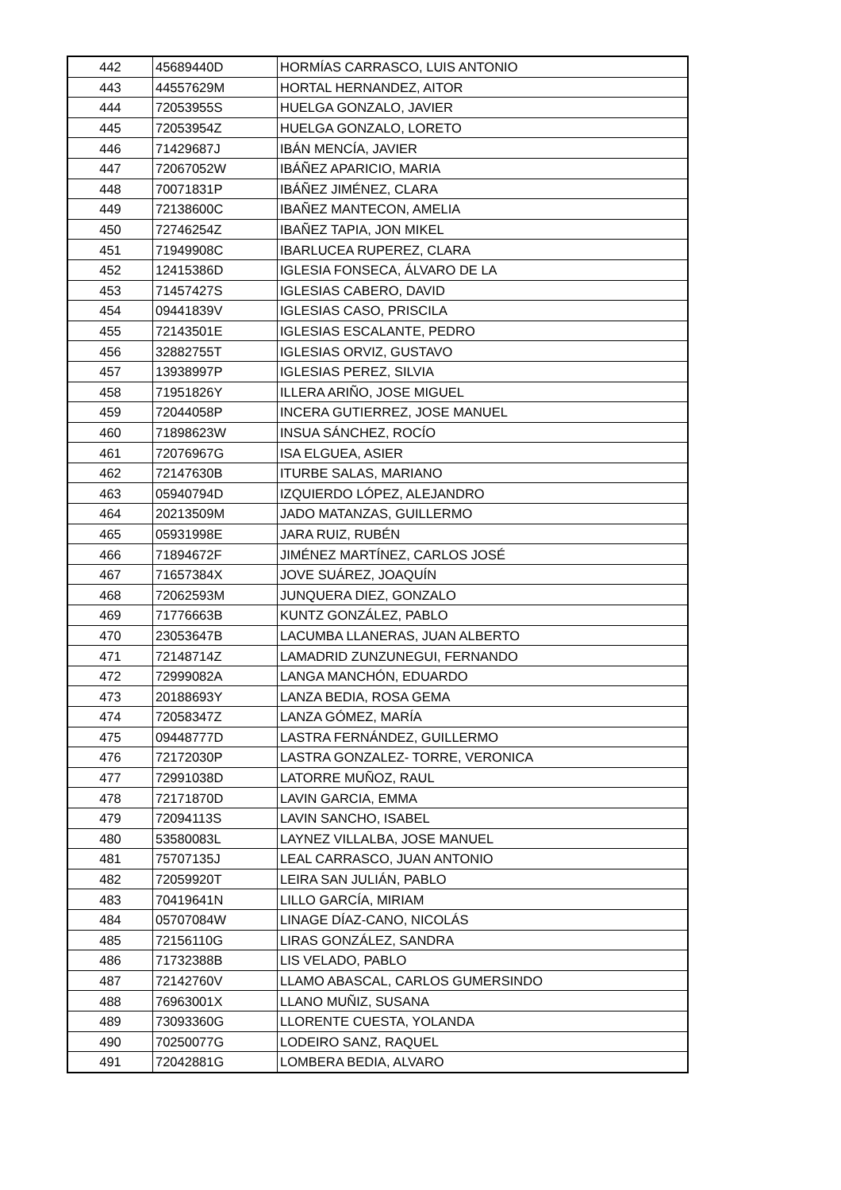| 442 | 45689440D | HORMÍAS CARRASCO, LUIS ANTONIO |
| 443 | 44557629M | HORTAL HERNANDEZ, AITOR |
| 444 | 72053955S | HUELGA GONZALO, JAVIER |
| 445 | 72053954Z | HUELGA GONZALO, LORETO |
| 446 | 71429687J | IBÁN MENCÍA, JAVIER |
| 447 | 72067052W | IBÁÑEZ APARICIO, MARIA |
| 448 | 70071831P | IBÁÑEZ JIMÉNEZ, CLARA |
| 449 | 72138600C | IBAÑEZ MANTECON, AMELIA |
| 450 | 72746254Z | IBAÑEZ TAPIA, JON MIKEL |
| 451 | 71949908C | IBARLUCEA RUPEREZ, CLARA |
| 452 | 12415386D | IGLESIA FONSECA, ÁLVARO DE LA |
| 453 | 71457427S | IGLESIAS CABERO, DAVID |
| 454 | 09441839V | IGLESIAS CASO, PRISCILA |
| 455 | 72143501E | IGLESIAS ESCALANTE, PEDRO |
| 456 | 32882755T | IGLESIAS ORVIZ, GUSTAVO |
| 457 | 13938997P | IGLESIAS PEREZ, SILVIA |
| 458 | 71951826Y | ILLERA ARIÑO, JOSE MIGUEL |
| 459 | 72044058P | INCERA GUTIERREZ, JOSE MANUEL |
| 460 | 71898623W | INSUA SÁNCHEZ, ROCÍO |
| 461 | 72076967G | ISA ELGUEA, ASIER |
| 462 | 72147630B | ITURBE SALAS, MARIANO |
| 463 | 05940794D | IZQUIERDO LÓPEZ, ALEJANDRO |
| 464 | 20213509M | JADO MATANZAS, GUILLERMO |
| 465 | 05931998E | JARA RUIZ, RUBÉN |
| 466 | 71894672F | JIMÉNEZ MARTÍNEZ, CARLOS JOSÉ |
| 467 | 71657384X | JOVE SUÁREZ, JOAQUÍN |
| 468 | 72062593M | JUNQUERA DIEZ, GONZALO |
| 469 | 71776663B | KUNTZ GONZÁLEZ, PABLO |
| 470 | 23053647B | LACUMBA LLANERAS, JUAN ALBERTO |
| 471 | 72148714Z | LAMADRID ZUNZUNEGUI, FERNANDO |
| 472 | 72999082A | LANGA MANCHÓN, EDUARDO |
| 473 | 20188693Y | LANZA BEDIA, ROSA GEMA |
| 474 | 72058347Z | LANZA GÓMEZ, MARÍA |
| 475 | 09448777D | LASTRA FERNÁNDEZ, GUILLERMO |
| 476 | 72172030P | LASTRA GONZALEZ- TORRE, VERONICA |
| 477 | 72991038D | LATORRE MUÑOZ, RAUL |
| 478 | 72171870D | LAVIN GARCIA, EMMA |
| 479 | 72094113S | LAVIN SANCHO, ISABEL |
| 480 | 53580083L | LAYNEZ VILLALBA, JOSE MANUEL |
| 481 | 75707135J | LEAL CARRASCO, JUAN ANTONIO |
| 482 | 72059920T | LEIRA SAN JULIÁN, PABLO |
| 483 | 70419641N | LILLO GARCÍA, MIRIAM |
| 484 | 05707084W | LINAGE DÍAZ-CANO, NICOLÁS |
| 485 | 72156110G | LIRAS GONZÁLEZ, SANDRA |
| 486 | 71732388B | LIS VELADO, PABLO |
| 487 | 72142760V | LLAMO ABASCAL, CARLOS GUMERSINDO |
| 488 | 76963001X | LLANO MUÑIZ, SUSANA |
| 489 | 73093360G | LLORENTE CUESTA, YOLANDA |
| 490 | 70250077G | LODEIRO SANZ, RAQUEL |
| 491 | 72042881G | LOMBERA BEDIA, ALVARO |